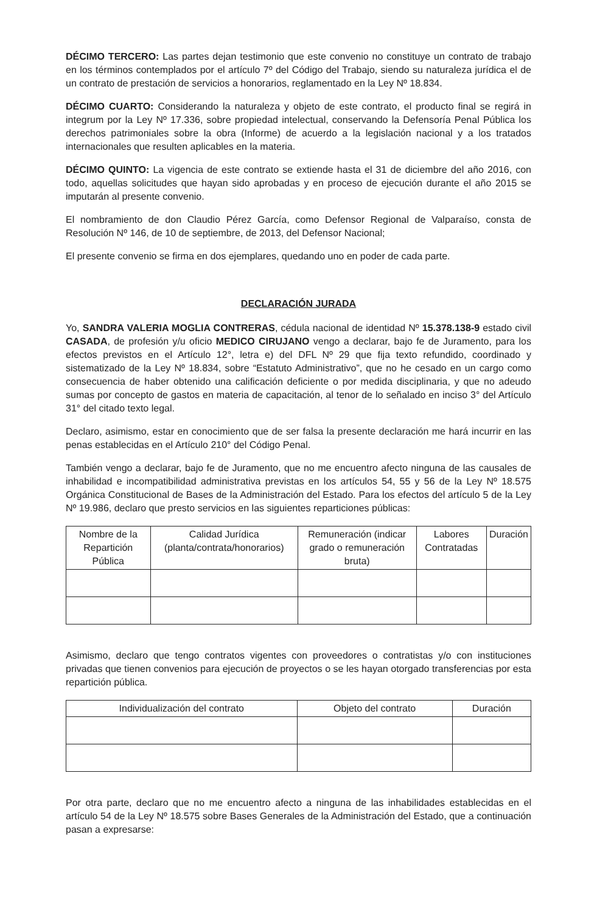DÉCIMO TERCERO: Las partes dejan testimonio que este convenio no constituye un contrato de trabajo en los términos contemplados por el artículo 7º del Código del Trabajo, siendo su naturaleza jurídica el de un contrato de prestación de servicios a honorarios, reglamentado en la Ley Nº 18.834.
DÉCIMO CUARTO: Considerando la naturaleza y objeto de este contrato, el producto final se regirá in integrum por la Ley Nº 17.336, sobre propiedad intelectual, conservando la Defensoría Penal Pública los derechos patrimoniales sobre la obra (Informe) de acuerdo a la legislación nacional y a los tratados internacionales que resulten aplicables en la materia.
DÉCIMO QUINTO: La vigencia de este contrato se extiende hasta el 31 de diciembre del año 2016, con todo, aquellas solicitudes que hayan sido aprobadas y en proceso de ejecución durante el año 2015 se imputarán al presente convenio.
El nombramiento de don Claudio Pérez García, como Defensor Regional de Valparaíso, consta de Resolución Nº 146, de 10 de septiembre, de 2013, del Defensor Nacional;
El presente convenio se firma en dos ejemplares, quedando uno en poder de cada parte.
DECLARACIÓN JURADA
Yo, SANDRA VALERIA MOGLIA CONTRERAS, cédula nacional de identidad Nº 15.378.138-9 estado civil CASADA, de profesión y/u oficio MEDICO CIRUJANO vengo a declarar, bajo fe de Juramento, para los efectos previstos en el Artículo 12°, letra e) del DFL Nº 29 que fija texto refundido, coordinado y sistematizado de la Ley Nº 18.834, sobre “Estatuto Administrativo”, que no he cesado en un cargo como consecuencia de haber obtenido una calificación deficiente o por medida disciplinaria, y que no adeudo sumas por concepto de gastos en materia de capacitación, al tenor de lo señalado en inciso 3° del Artículo 31° del citado texto legal.
Declaro, asimismo, estar en conocimiento que de ser falsa la presente declaración me hará incurrir en las penas establecidas en el Artículo 210° del Código Penal.
También vengo a declarar, bajo fe de Juramento, que no me encuentro afecto ninguna de las causales de inhabilidad e incompatibilidad administrativa previstas en los artículos 54, 55 y 56 de la Ley Nº 18.575 Orgánica Constitucional de Bases de la Administración del Estado. Para los efectos del artículo 5 de la Ley Nº 19.986, declaro que presto servicios en las siguientes reparticiones públicas:
| Nombre de la Repartición Pública | Calidad Jurídica (planta/contrata/honorarios) | Remuneración (indicar grado o remuneración bruta) | Labores Contratadas | Duración |
| --- | --- | --- | --- | --- |
Asimismo, declaro que tengo contratos vigentes con proveedores o contratistas y/o con instituciones privadas que tienen convenios para ejecución de proyectos o se les hayan otorgado transferencias por esta repartición pública.
| Individualización del contrato | Objeto del contrato | Duración |
| --- | --- | --- |
Por otra parte, declaro que no me encuentro afecto a ninguna de las inhabilidades establecidas en el artículo 54 de la Ley Nº 18.575 sobre Bases Generales de la Administración del Estado, que a continuación pasan a expresarse: